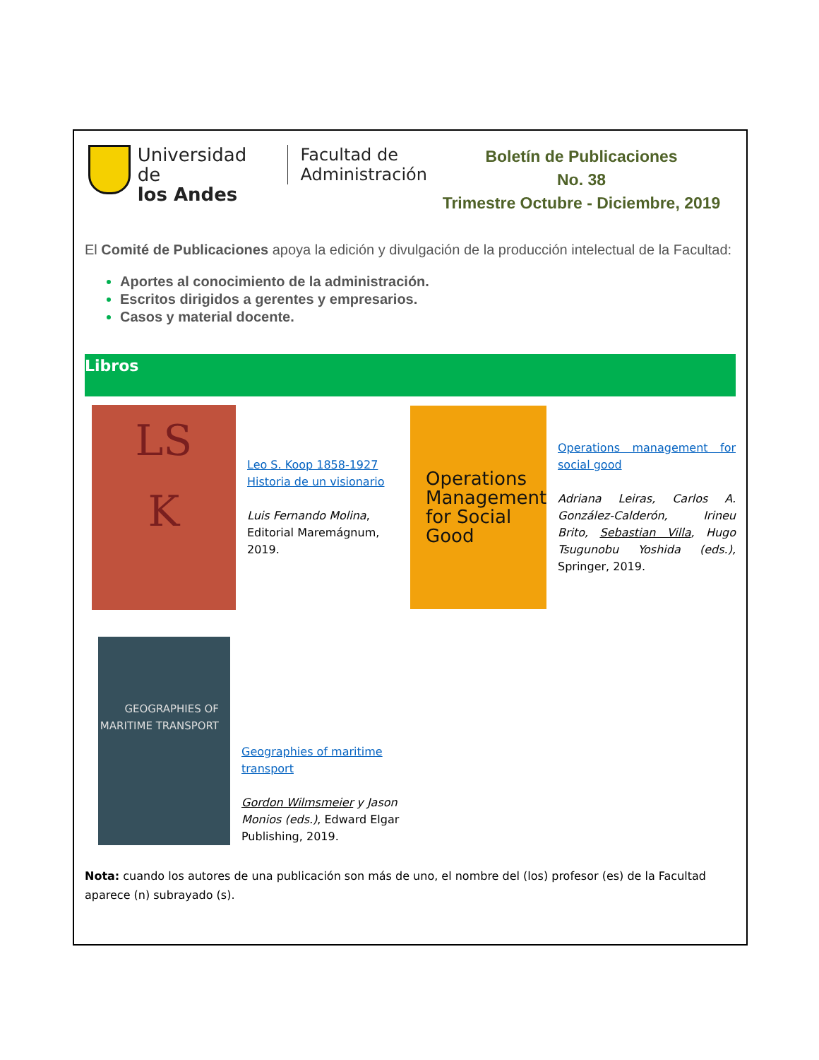Universidad de
los Andes
Facultad de
Administración
Boletín de Publicaciones
No. 38
Trimestre Octubre - Diciembre, 2019
El Comité de Publicaciones apoya la edición y divulgación de la producción intelectual de la Facultad:
Aportes al conocimiento de la administración.
Escritos dirigidos a gerentes y empresarios.
Casos y material docente.
Libros
LS
K
Leo S. Koop 1858-1927 Historia de un visionario
Luis Fernando Molina,
Editorial Maremágnum,
2019.
Operations Management for Social Good
Operations management for social good
Adriana Leiras, Carlos A. González-Calderón, Irineu Brito, Sebastian Villa, Hugo Tsugunobu Yoshida (eds.), Springer, 2019.
GEOGRAPHIES OF MARITIME TRANSPORT
Geographies of maritime transport
Gordon Wilmsmeier y Jason Monios (eds.), Edward Elgar Publishing, 2019.
Nota: cuando los autores de una publicación son más de uno, el nombre del (los) profesor (es) de la Facultad aparece (n) subrayado (s).